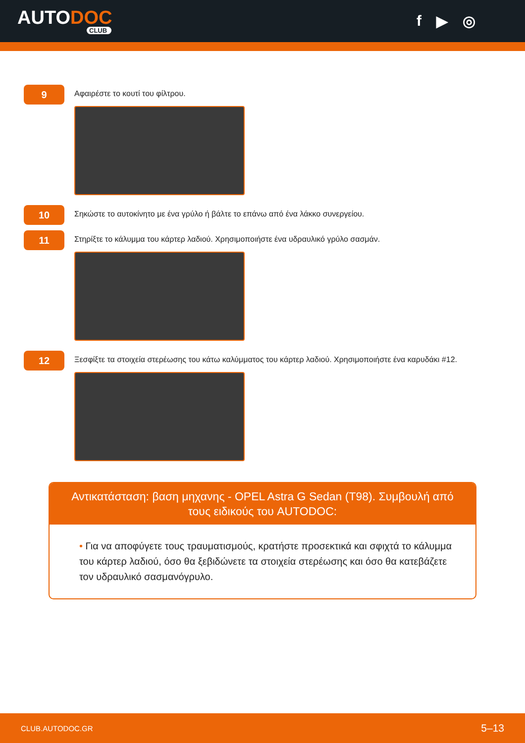AUTODOC
CLUB
f ▶ ◎
9
Αφαιρέστε το κουτί του φίλτρου.
10
Σηκώστε το αυτοκίνητο με ένα γρύλο ή βάλτε το επάνω από ένα λάκκο συνεργείου.
11
Στηρίξτε το κάλυμμα του κάρτερ λαδιού. Χρησιμοποιήστε ένα υδραυλικό γρύλο σασμάν.
12
Ξεσφίξτε τα στοιχεία στερέωσης του κάτω καλύμματος του κάρτερ λαδιού. Χρησιμοποιήστε ένα καρυδάκι #12.
Αντικατάσταση: βαση μηχανης - OPEL Astra G Sedan (T98). Συμβουλή από τους ειδικούς του AUTODOC:
• Για να αποφύγετε τους τραυματισμούς, κρατήστε προσεκτικά και σφιχτά το κάλυμμα του κάρτερ λαδιού, όσο θα ξεβιδώνετε τα στοιχεία στερέωσης και όσο θα κατεβάζετε τον υδραυλικό σασμανόγρυλο.
CLUB.AUTODOC.GR 5–13